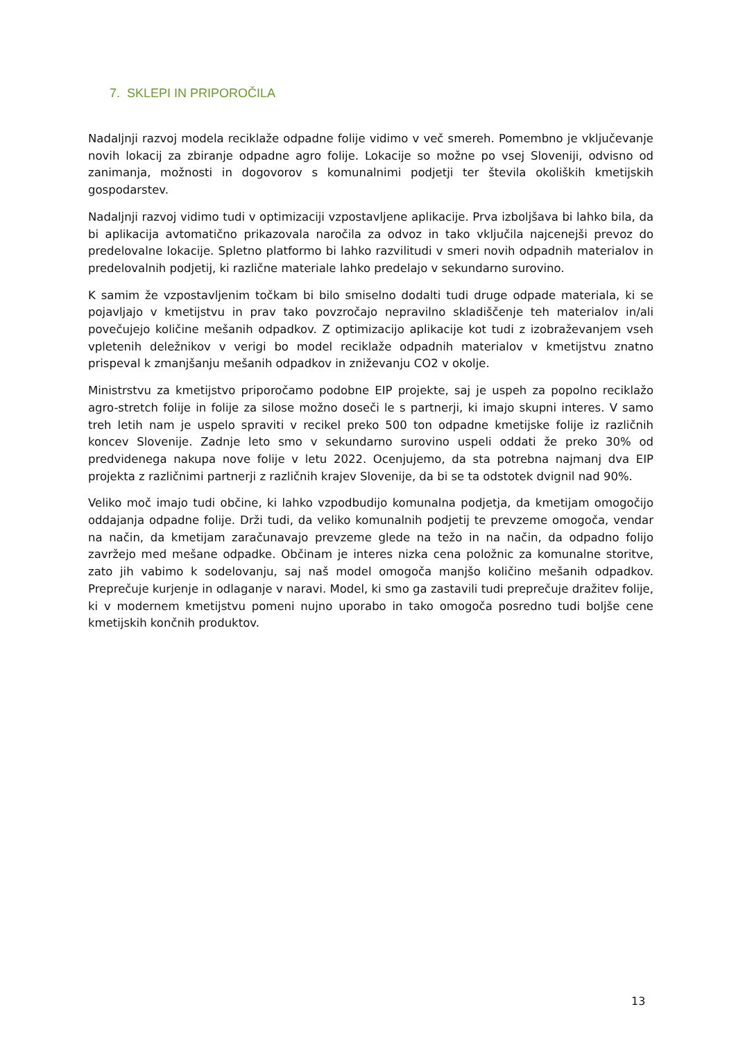7. SKLEPI IN PRIPOROČILA
Nadaljnji razvoj modela reciklaže odpadne folije vidimo v več smereh. Pomembno je vključevanje novih lokacij za zbiranje odpadne agro folije. Lokacije so možne po vsej Sloveniji, odvisno od zanimanja, možnosti in dogovorov s komunalnimi podjetji ter števila okoliških kmetijskih gospodarstev.
Nadaljnji razvoj vidimo tudi v optimizaciji vzpostavljene aplikacije. Prva izboljšava bi lahko bila, da bi aplikacija avtomatično prikazovala naročila za odvoz in tako vključila najcenejši prevoz do predelovalne lokacije. Spletno platformo bi lahko razvilitudi v smeri novih odpadnih materialov in predelovalnih podjetij, ki različne materiale lahko predelajo v sekundarno surovino.
K samim že vzpostavljenim točkam bi bilo smiselno dodalti tudi druge odpade materiala, ki se pojavljajo v kmetijstvu in prav tako povzročajo nepravilno skladiščenje teh materialov in/ali povečujejo količine mešanih odpadkov. Z optimizacijo aplikacije kot tudi z izobraževanjem vseh vpletenih deležnikov v verigi bo model reciklaže odpadnih materialov v kmetijstvu znatno prispeval k zmanjšanju mešanih odpadkov in zniževanju CO2 v okolje.
Ministrstvu za kmetijstvo priporočamo podobne EIP projekte, saj je uspeh za popolno reciklažo agro-stretch folije in folije za silose možno doseči le s partnerji, ki imajo skupni interes. V samo treh letih nam je uspelo spraviti v recikel preko 500 ton odpadne kmetijske folije iz različnih koncev Slovenije. Zadnje leto smo v sekundarno surovino uspeli oddati že preko 30% od predvidenega nakupa nove folije v letu 2022. Ocenjujemo, da sta potrebna najmanj dva EIP projekta z različnimi partnerji z različnih krajev Slovenije, da bi se ta odstotek dvignil nad 90%.
Veliko moč imajo tudi občine, ki lahko vzpodbudijo komunalna podjetja, da kmetijam omogočijo oddajanja odpadne folije. Drži tudi, da veliko komunalnih podjetij te prevzeme omogoča, vendar na način, da kmetijam zaračunavajo prevzeme glede na težo in na način, da odpadno folijo zavržejo med mešane odpadke. Občinam je interes nizka cena položnic za komunalne storitve, zato jih vabimo k sodelovanju, saj naš model omogoča manjšo količino mešanih odpadkov. Preprečuje kurjenje in odlaganje v naravi. Model, ki smo ga zastavili tudi preprečuje dražitev folije, ki v modernem kmetijstvu pomeni nujno uporabo in tako omogoča posredno tudi boljše cene kmetijskih končnih produktov.
13